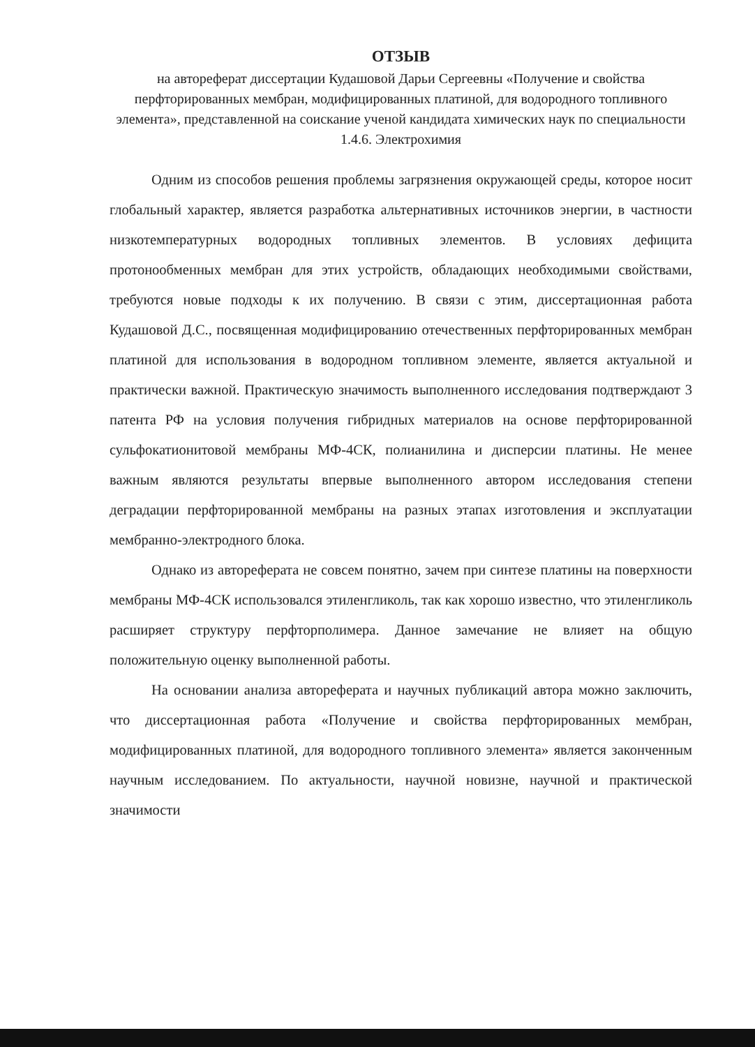ОТЗЫВ
на автореферат диссертации Кудашовой Дарьи Сергеевны «Получение и свойства перфторированных мембран, модифицированных платиной, для водородного топливного элемента», представленной на соискание ученой кандидата химических наук по специальности 1.4.6. Электрохимия
Одним из способов решения проблемы загрязнения окружающей среды, которое носит глобальный характер, является разработка альтернативных источников энергии, в частности низкотемпературных водородных топливных элементов. В условиях дефицита протонообменных мембран для этих устройств, обладающих необходимыми свойствами, требуются новые подходы к их получению. В связи с этим, диссертационная работа Кудашовой Д.С., посвященная модифицированию отечественных перфторированных мембран платиной для использования в водородном топливном элементе, является актуальной и практически важной. Практическую значимость выполненного исследования подтверждают 3 патента РФ на условия получения гибридных материалов на основе перфторированной сульфокатионитовой мембраны МФ-4СК, полианилина и дисперсии платины. Не менее важным являются результаты впервые выполненного автором исследования степени деградации перфторированной мембраны на разных этапах изготовления и эксплуатации мембранно-электродного блока.
Однако из автореферата не совсем понятно, зачем при синтезе платины на поверхности мембраны МФ-4СК использовался этиленгликоль, так как хорошо известно, что этиленгликоль расширяет структуру перфторполимера. Данное замечание не влияет на общую положительную оценку выполненной работы.
На основании анализа автореферата и научных публикаций автора можно заключить, что диссертационная работа «Получение и свойства перфторированных мембран, модифицированных платиной, для водородного топливного элемента» является законченным научным исследованием. По актуальности, научной новизне, научной и практической значимости